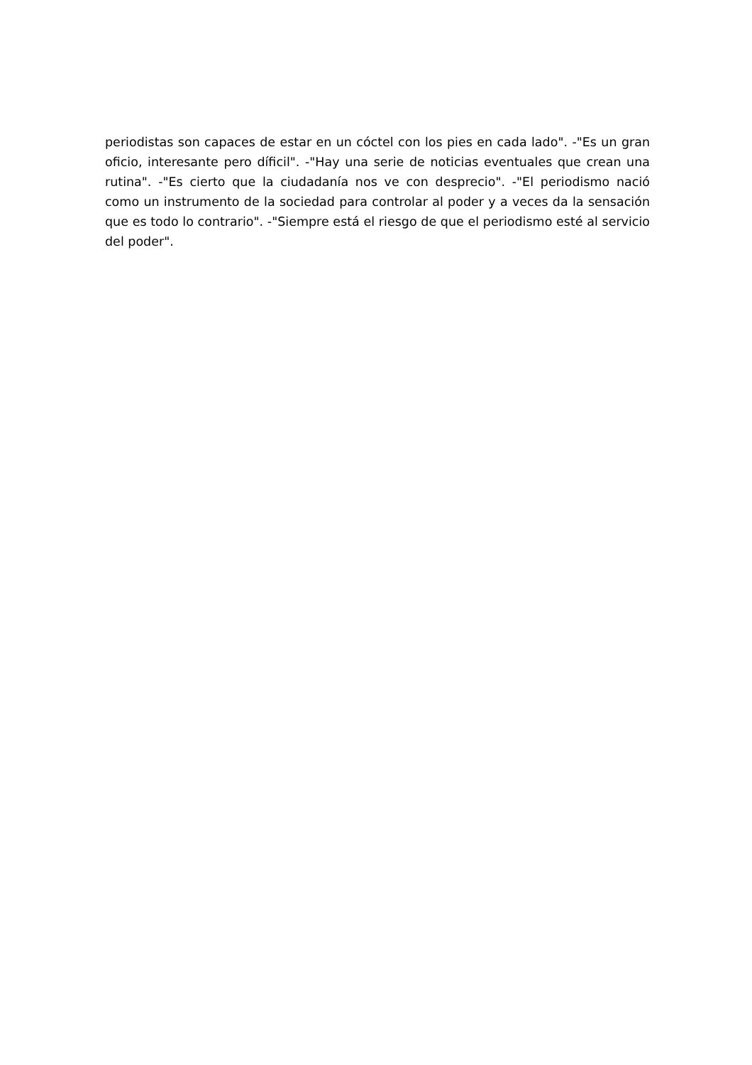periodistas son capaces de estar en un cóctel con los pies en cada lado". -"Es un gran oficio, interesante pero díficil". -"Hay una serie de noticias eventuales que crean una rutina". -"Es cierto que la ciudadanía nos ve con desprecio". -"El periodismo nació como un instrumento de la sociedad para controlar al poder y a veces da la sensación que es todo lo contrario". -"Siempre está el riesgo de que el periodismo esté al servicio del poder".